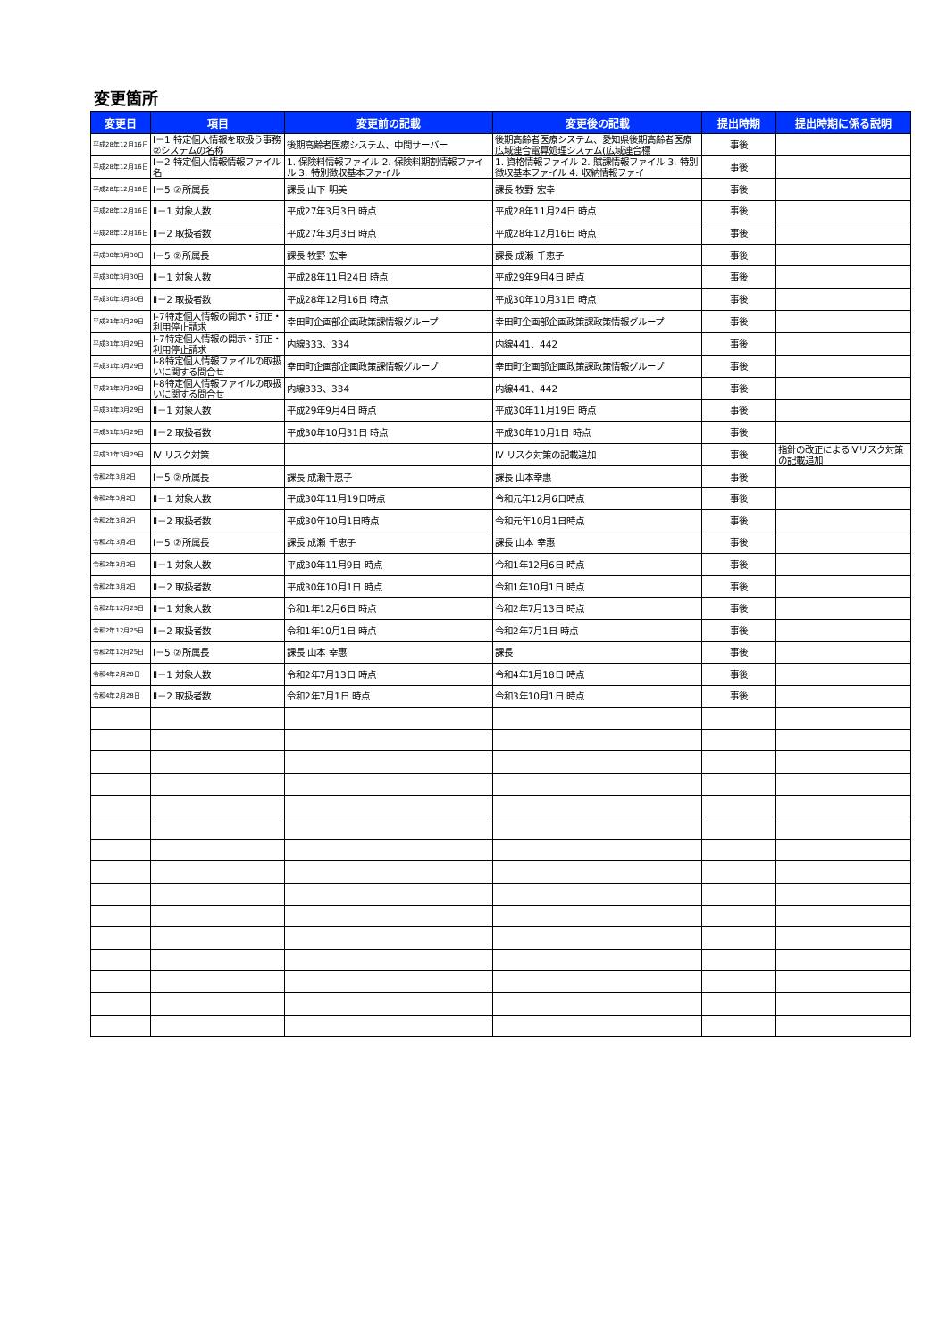変更箇所
| 変更日 | 項目 | 変更前の記載 | 変更後の記載 | 提出時期 | 提出時期に係る説明 |
| --- | --- | --- | --- | --- | --- |
| 平成28年12月16日 | Ⅰ－1 特定個人情報を取扱う事務 ②システムの名称 | 後期高齢者医療システム、中間サーバー | 後期高齢者医療システム、愛知県後期高齢者医療広域連合電算処理システム(広域連合標 | 事後 | |
| 平成28年12月16日 | Ⅰ－2 特定個人情報情報ファイル名 | 1. 保険料情報ファイル 2. 保険料期割情報ファイル 3. 特別徴収基本ファイル | 1. 資格情報ファイル 2. 賦課情報ファイル 3. 特別徴収基本ファイル 4. 収納情報ファイ | 事後 | |
| 平成28年12月16日 | Ⅰ－5 ②所属長 | 課長 山下 明美 | 課長 牧野 宏幸 | 事後 | |
| 平成28年12月16日 | Ⅱ－1 対象人数 | 平成27年3月3日 時点 | 平成28年11月24日 時点 | 事後 | |
| 平成28年12月16日 | Ⅱ－2 取扱者数 | 平成27年3月3日 時点 | 平成28年12月16日 時点 | 事後 | |
| 平成30年3月30日 | Ⅰ－5 ②所属長 | 課長 牧野 宏幸 | 課長 成瀬 千恵子 | 事後 | |
| 平成30年3月30日 | Ⅱ－1 対象人数 | 平成28年11月24日 時点 | 平成29年9月4日 時点 | 事後 | |
| 平成30年3月30日 | Ⅱ－2 取扱者数 | 平成28年12月16日 時点 | 平成30年10月31日 時点 | 事後 | |
| 平成31年3月29日 | Ⅰ-7特定個人情報の開示・訂正・利用停止請求 | 幸田町企画部企画政策課情報グループ | 幸田町企画部企画政策課政策情報グループ | 事後 | |
| 平成31年3月29日 | Ⅰ-7特定個人情報の開示・訂正・利用停止請求 | 内線333、334 | 内線441、442 | 事後 | |
| 平成31年3月29日 | Ⅰ-8特定個人情報ファイルの取扱いに関する問合せ | 幸田町企画部企画政策課情報グループ | 幸田町企画部企画政策課政策情報グループ | 事後 | |
| 平成31年3月29日 | Ⅰ-8特定個人情報ファイルの取扱いに関する問合せ | 内線333、334 | 内線441、442 | 事後 | |
| 平成31年3月29日 | Ⅱ－1 対象人数 | 平成29年9月4日 時点 | 平成30年11月19日 時点 | 事後 | |
| 平成31年3月29日 | Ⅱ－2 取扱者数 | 平成30年10月31日 時点 | 平成30年10月1日 時点 | 事後 | |
| 平成31年3月29日 | Ⅳ リスク対策 | | Ⅳ リスク対策の記載追加 | 事後 | 指針の改正によるⅣリスク対策の記載追加 |
| 令和2年3月2日 | Ⅰ－5 ②所属長 | 課長 成瀬千恵子 | 課長 山本幸惠 | 事後 | |
| 令和2年3月2日 | Ⅱ－1 対象人数 | 平成30年11月19日時点 | 令和元年12月6日時点 | 事後 | |
| 令和2年3月2日 | Ⅱ－2 取扱者数 | 平成30年10月1日時点 | 令和元年10月1日時点 | 事後 | |
| 令和2年3月2日 | Ⅰ－5 ②所属長 | 課長 成瀬 千恵子 | 課長 山本 幸惠 | 事後 | |
| 令和2年3月2日 | Ⅱ－1 対象人数 | 平成30年11月9日 時点 | 令和1年12月6日 時点 | 事後 | |
| 令和2年3月2日 | Ⅱ－2 取扱者数 | 平成30年10月1日 時点 | 令和1年10月1日 時点 | 事後 | |
| 令和2年12月25日 | Ⅱ－1 対象人数 | 令和1年12月6日 時点 | 令和2年7月13日 時点 | 事後 | |
| 令和2年12月25日 | Ⅱ－2 取扱者数 | 令和1年10月1日 時点 | 令和2年7月1日 時点 | 事後 | |
| 令和2年12月25日 | Ⅰ－5 ②所属長 | 課長 山本 幸惠 | 課長 | 事後 | |
| 令和4年2月28日 | Ⅱ－1 対象人数 | 令和2年7月13日 時点 | 令和4年1月18日 時点 | 事後 | |
| 令和4年2月28日 | Ⅱ－2 取扱者数 | 令和2年7月1日 時点 | 令和3年10月1日 時点 | 事後 | |